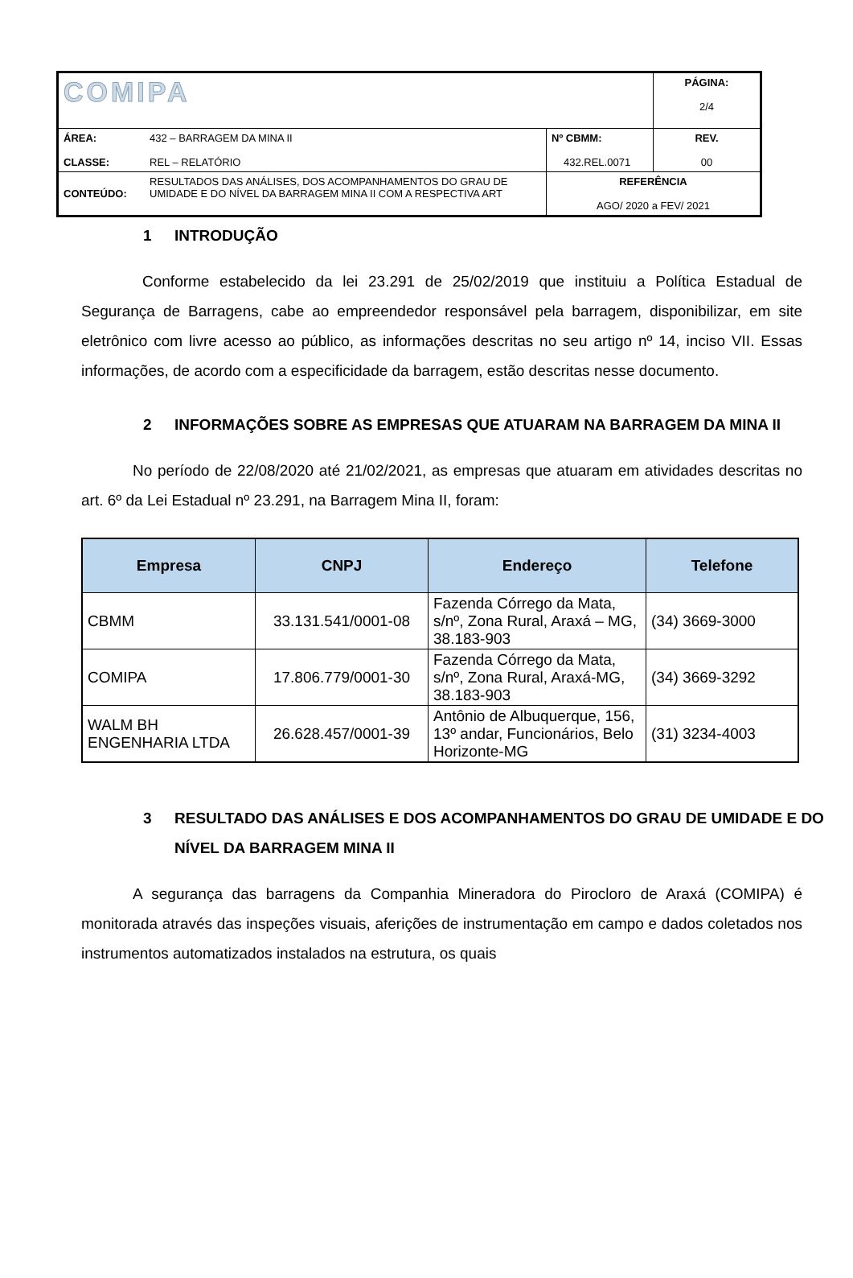| COMIPA | | | PÁGINA: 2/4 |
| ÁREA: CLASSE: | 432 – BARRAGEM DA MINA II REL – RELATÓRIO | Nº CBMM: 432.REL.0071 | REV. 00 |
| CONTEÚDO: | RESULTADOS DAS ANÁLISES, DOS ACOMPANHAMENTOS DO GRAU DE UMIDADE E DO NÍVEL DA BARRAGEM MINA II COM A RESPECTIVA ART | REFERÊNCIA AGO/ 2020 a FEV/ 2021 | |
1 INTRODUÇÃO
Conforme estabelecido da lei 23.291 de 25/02/2019 que instituiu a Política Estadual de Segurança de Barragens, cabe ao empreendedor responsável pela barragem, disponibilizar, em site eletrônico com livre acesso ao público, as informações descritas no seu artigo nº 14, inciso VII. Essas informações, de acordo com a especificidade da barragem, estão descritas nesse documento.
2 INFORMAÇÕES SOBRE AS EMPRESAS QUE ATUARAM NA BARRAGEM DA MINA II
No período de 22/08/2020 até 21/02/2021, as empresas que atuaram em atividades descritas no art. 6º da Lei Estadual nº 23.291, na Barragem Mina II, foram:
| Empresa | CNPJ | Endereço | Telefone |
| --- | --- | --- | --- |
| CBMM | 33.131.541/0001-08 | Fazenda Córrego da Mata, s/nº, Zona Rural, Araxá – MG, 38.183-903 | (34) 3669-3000 |
| COMIPA | 17.806.779/0001-30 | Fazenda Córrego da Mata, s/nº, Zona Rural, Araxá-MG, 38.183-903 | (34) 3669-3292 |
| WALM BH ENGENHARIA LTDA | 26.628.457/0001-39 | Antônio de Albuquerque, 156, 13º andar, Funcionários, Belo Horizonte-MG | (31) 3234-4003 |
3 RESULTADO DAS ANÁLISES E DOS ACOMPANHAMENTOS DO GRAU DE UMIDADE E DO NÍVEL DA BARRAGEM MINA II
A segurança das barragens da Companhia Mineradora do Pirocloro de Araxá (COMIPA) é monitorada através das inspeções visuais, aferições de instrumentação em campo e dados coletados nos instrumentos automatizados instalados na estrutura, os quais